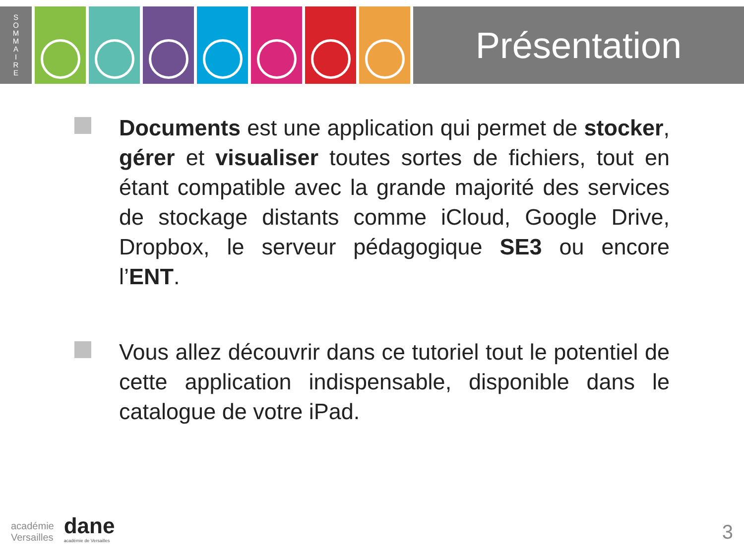S
O
M
M
A
I
R
E
Présentation
Documents est une application qui permet de stocker, gérer et visualiser toutes sortes de fichiers, tout en étant compatible avec la grande majorité des services de stockage distants comme iCloud, Google Drive, Dropbox, le serveur pédagogique SE3 ou encore l’ENT.
Vous allez découvrir dans ce tutoriel tout le potentiel de cette application indispensable, disponible dans le catalogue de votre iPad.
académie
Versailles
dane
académie de Versailles
3